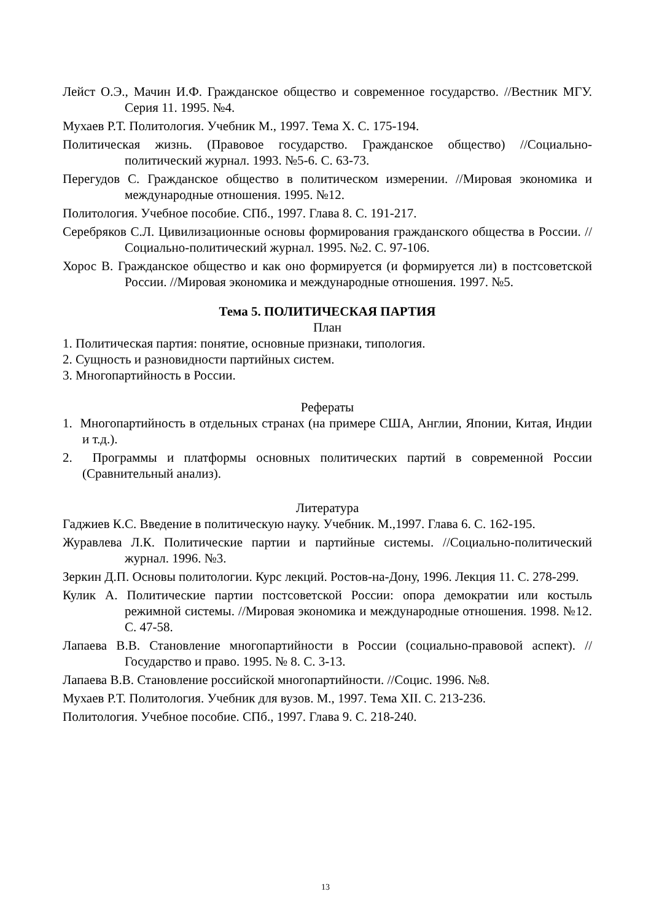Лейст О.Э., Мачин И.Ф. Гражданское общество и современное государство. //Вестник МГУ. Серия 11. 1995. №4.
Мухаев Р.Т. Политология. Учебник М., 1997. Тема X. С. 175-194.
Политическая жизнь. (Правовое государство. Гражданское общество) //Социально-политический журнал. 1993. №5-6. С. 63-73.
Перегудов С. Гражданское общество в политическом измерении. //Мировая экономика и международные отношения. 1995. №12.
Политология. Учебное пособие. СПб., 1997. Глава 8. С. 191-217.
Серебряков С.Л. Цивилизационные основы формирования гражданского общества в России. //Социально-политический журнал. 1995. №2. С. 97-106.
Хорос В. Гражданское общество и как оно формируется (и формируется ли) в постсоветской России. //Мировая экономика и международные отношения. 1997. №5.
Тема 5. ПОЛИТИЧЕСКАЯ ПАРТИЯ
План
1. Политическая партия: понятие, основные признаки, типология.
2. Сущность и разновидности партийных систем.
3. Многопартийность в России.
Рефераты
1. Многопартийность в отдельных странах (на примере США, Англии, Японии, Китая, Индии и т.д.).
2. Программы и платформы основных политических партий в современной России (Сравнительный анализ).
Литература
Гаджиев К.С. Введение в политическую науку. Учебник. М.,1997. Глава 6. С. 162-195.
Журавлева Л.К. Политические партии и партийные системы. //Социально-политический журнал. 1996. №3.
Зеркин Д.П. Основы политологии. Курс лекций. Ростов-на-Дону, 1996. Лекция 11. С. 278-299.
Кулик А. Политические партии постсоветской России: опора демократии или костыль режимной системы. //Мировая экономика и международные отношения. 1998. №12. С. 47-58.
Лапаева В.В. Становление многопартийности в России (социально-правовой аспект). //Государство и право. 1995. № 8. С. 3-13.
Лапаева В.В. Становление российской многопартийности. //Социс. 1996. №8.
Мухаев Р.Т. Политология. Учебник для вузов. М., 1997. Тема XII. С. 213-236.
Политология. Учебное пособие. СПб., 1997. Глава 9. С. 218-240.
13